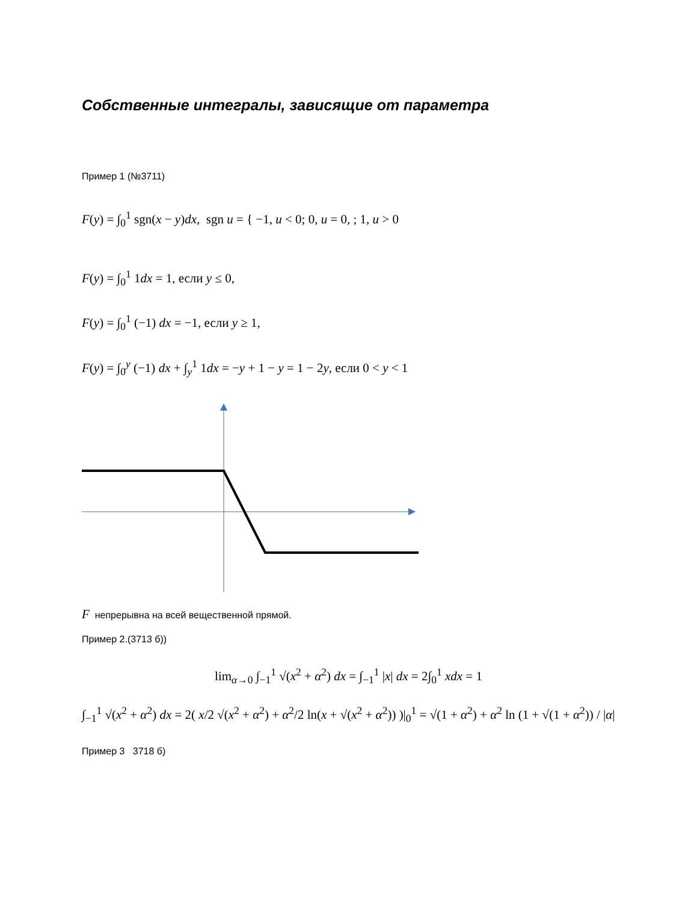Собственные интегралы, зависящие от параметра
Пример 1 (№3711)
F(y) = ∫<sub>0</sub><sup>1</sup> sgn(x − y)dx, sgn u = { −1, u < 0; 0, u = 0, ; 1, u > 0
F(y) = ∫<sub>0</sub><sup>1</sup> 1dx = 1, если y ≤ 0,
F(y) = ∫<sub>0</sub><sup>1</sup> (−1) dx = −1, если y ≥ 1,
F(y) = ∫<sub>0</sub><sup>y</sup> (−1) dx + ∫<sub>y</sub><sup>1</sup> 1dx = −y + 1 − y = 1 − 2y, если 0 < y < 1
F непрерывна на всей вещественной прямой.
Пример 2.(3713 б))
lim<sub>α→0</sub> ∫<sub>−1</sub><sup>1</sup> √(x<sup>2</sup> + α<sup>2</sup>) dx = ∫<sub>−1</sub><sup>1</sup> |x| dx = 2∫<sub>0</sub><sup>1</sup> xdx = 1
∫<sub>−1</sub><sup>1</sup> √(x<sup>2</sup> + α<sup>2</sup>) dx = 2( x/2 √(x<sup>2</sup> + α<sup>2</sup>) + α<sup>2</sup>/2 ln(x + √(x<sup>2</sup> + α<sup>2</sup>)) )|<sub>0</sub><sup>1</sup> = √(1 + α<sup>2</sup>) + α<sup>2</sup> ln (1 + √(1 + α<sup>2</sup>)) / |α|
Пример 3 3718 б)